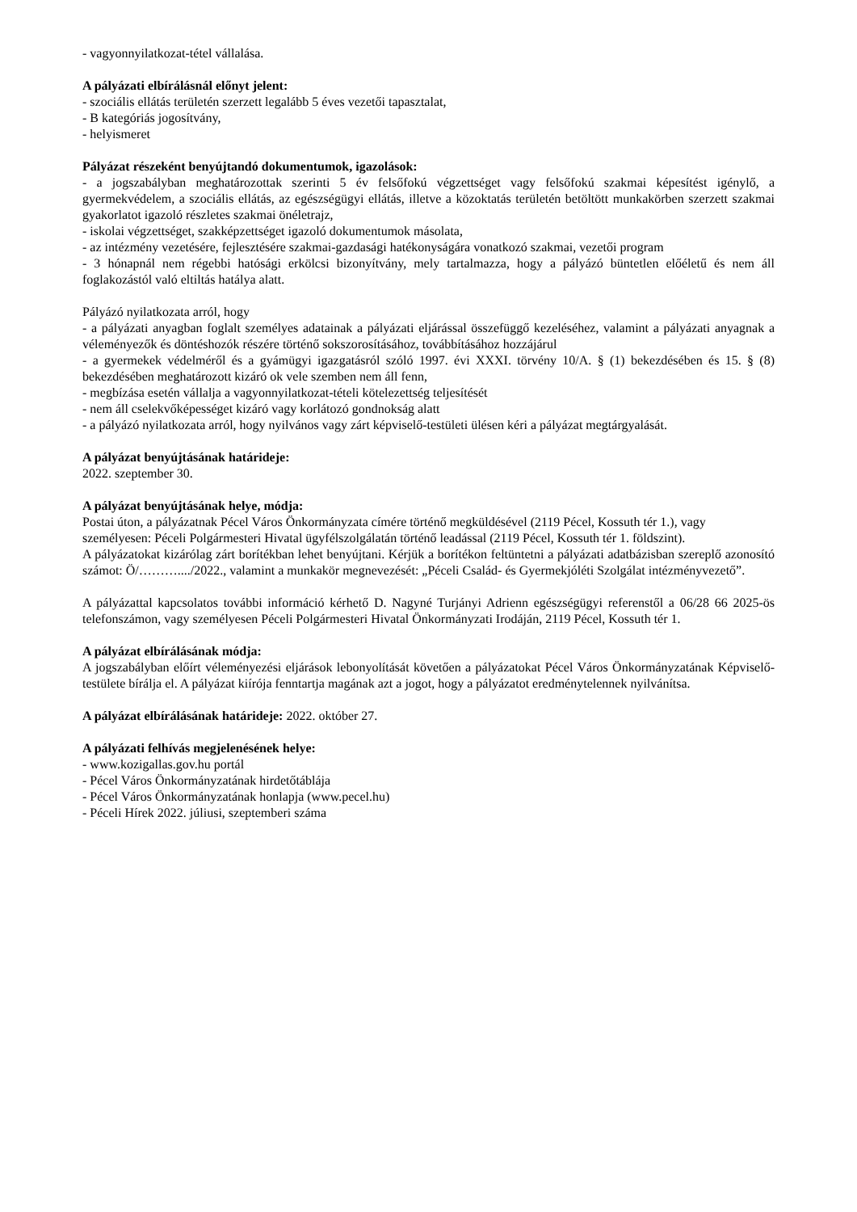- vagyonnyilatkozat-tétel vállalása.
A pályázati elbírálásnál előnyt jelent:
- szociális ellátás területén szerzett legalább 5 éves vezetői tapasztalat,
- B kategóriás jogosítvány,
- helyismeret
Pályázat részeként benyújtandó dokumentumok, igazolások:
- a jogszabályban meghatározottak szerinti 5 év felsőfokú végzettséget vagy felsőfokú szakmai képesítést igénylő, a gyermekvédelem, a szociális ellátás, az egészségügyi ellátás, illetve a közoktatás területén betöltött munkakörben szerzett szakmai gyakorlatot igazoló részletes szakmai önéletrajz,
- iskolai végzettséget, szakképzettséget igazoló dokumentumok másolata,
- az intézmény vezetésére, fejlesztésére szakmai-gazdasági hatékonyságára vonatkozó szakmai, vezetői program
- 3 hónapnál nem régebbi hatósági erkölcsi bizonyítvány, mely tartalmazza, hogy a pályázó büntetlen előéletű és nem áll foglakozástól való eltiltás hatálya alatt.
Pályázó nyilatkozata arról, hogy
- a pályázati anyagban foglalt személyes adatainak a pályázati eljárással összefüggő kezeléséhez, valamint a pályázati anyagnak a véleményezők és döntéshozók részére történő sokszorosításához, továbbításához hozzájárul
- a gyermekek védelméről és a gyámügyi igazgatásról szóló 1997. évi XXXI. törvény 10/A. § (1) bekezdésében és 15. § (8) bekezdésében meghatározott kizáró ok vele szemben nem áll fenn,
- megbízása esetén vállalja a vagyonnyilatkozat-tételi kötelezettség teljesítését
- nem áll cselekvőképességet kizáró vagy korlátozó gondnokság alatt
- a pályázó nyilatkozata arról, hogy nyilvános vagy zárt képviselő-testületi ülésen kéri a pályázat megtárgyalását.
A pályázat benyújtásának határideje:
2022. szeptember 30.
A pályázat benyújtásának helye, módja:
Postai úton, a pályázatnak Pécel Város Önkormányzata címére történő megküldésével (2119 Pécel, Kossuth tér 1.), vagy
személyesen: Péceli Polgármesteri Hivatal ügyfélszolgálatán történő leadással (2119 Pécel, Kossuth tér 1. földszint).
A pályázatokat kizárólag zárt borítékban lehet benyújtani. Kérjük a borítékon feltüntetni a pályázati adatbázisban szereplő azonosító számot: Ö/………..../2022., valamint a munkakör megnevezését: „Péceli Család- és Gyermekjóléti Szolgálat intézményvezető”.
A pályázattal kapcsolatos további információ kérhető D. Nagyné Turjányi Adrienn egészségügyi referenstől a 06/28 66 2025-ös telefonszámon, vagy személyesen Péceli Polgármesteri Hivatal Önkormányzati Irodáján, 2119 Pécel, Kossuth tér 1.
A pályázat elbírálásának módja:
A jogszabályban előírt véleményezési eljárások lebonyolítását követően a pályázatokat Pécel Város Önkormányzatának Képviselő-testülete bírálja el. A pályázat kiírója fenntartja magának azt a jogot, hogy a pályázatot eredménytelennek nyilvánítsa.
A pályázat elbírálásának határideje: 2022. október 27.
A pályázati felhívás megjelenésének helye:
- www.kozigallas.gov.hu portál
- Pécel Város Önkormányzatának hirdetőtáblája
- Pécel Város Önkormányzatának honlapja (www.pecel.hu)
- Péceli Hírek 2022. júliusi, szeptemberi száma